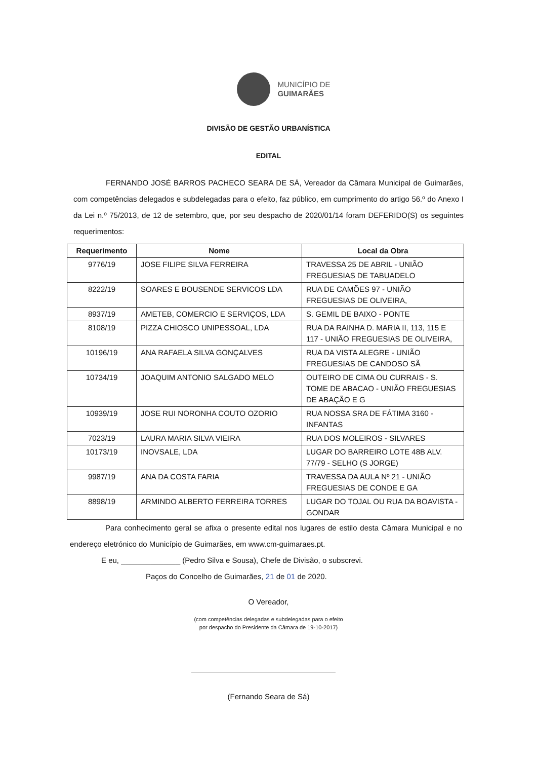MUNICÍPIO DE
GUIMARÃES
DIVISÃO DE GESTÃO URBANÍSTICA
EDITAL
FERNANDO JOSÉ BARROS PACHECO SEARA DE SÁ, Vereador da Câmara Municipal de Guimarães, com competências delegados e subdelegadas para o efeito, faz público, em cumprimento do artigo 56.º do Anexo I da Lei n.º 75/2013, de 12 de setembro, que, por seu despacho de 2020/01/14 foram DEFERIDO(S) os seguintes requerimentos:
| Requerimento | Nome | Local da Obra |
| --- | --- | --- |
| 9776/19 | JOSE FILIPE SILVA FERREIRA | TRAVESSA 25 DE ABRIL - UNIÃO FREGUESIAS DE TABUADELO |
| 8222/19 | SOARES E BOUSENDE SERVICOS LDA | RUA DE CAMÕES 97 - UNIÃO FREGUESIAS DE OLIVEIRA, |
| 8937/19 | AMETEB, COMERCIO E SERVIÇOS, LDA | S. GEMIL DE BAIXO - PONTE |
| 8108/19 | PIZZA CHIOSCO UNIPESSOAL, LDA | RUA DA RAINHA D. MARIA II, 113, 115 E 117 - UNIÃO FREGUESIAS DE OLIVEIRA, |
| 10196/19 | ANA RAFAELA SILVA GONÇALVES | RUA DA VISTA ALEGRE - UNIÃO FREGUESIAS DE CANDOSO SÃ |
| 10734/19 | JOAQUIM ANTONIO SALGADO MELO | OUTEIRO DE CIMA OU CURRAIS - S. TOME DE ABACAO - UNIÃO FREGUESIAS DE ABAÇÃO E G |
| 10939/19 | JOSE RUI NORONHA COUTO OZORIO | RUA NOSSA SRA DE FÁTIMA 3160 - INFANTAS |
| 7023/19 | LAURA MARIA SILVA VIEIRA | RUA DOS MOLEIROS - SILVARES |
| 10173/19 | INOVSALE, LDA | LUGAR DO BARREIRO LOTE 48B ALV. 77/79 - SELHO (S JORGE) |
| 9987/19 | ANA DA COSTA FARIA | TRAVESSA DA AULA Nº 21 - UNIÃO FREGUESIAS DE CONDE E GA |
| 8898/19 | ARMINDO ALBERTO FERREIRA TORRES | LUGAR DO TOJAL OU RUA DA BOAVISTA - GONDAR |
Para conhecimento geral se afixa o presente edital nos lugares de estilo desta Câmara Municipal e no endereço eletrónico do Município de Guimarães, em www.cm-guimaraes.pt.
E eu, ______________ (Pedro Silva e Sousa), Chefe de Divisão, o subscrevi.
Paços do Concelho de Guimarães, 21 de 01 de 2020.
O Vereador,
(com competências delegadas e subdelegadas para o efeito
por despacho do Presidente da Câmara de 19-10-2017)
(Fernando Seara de Sá)